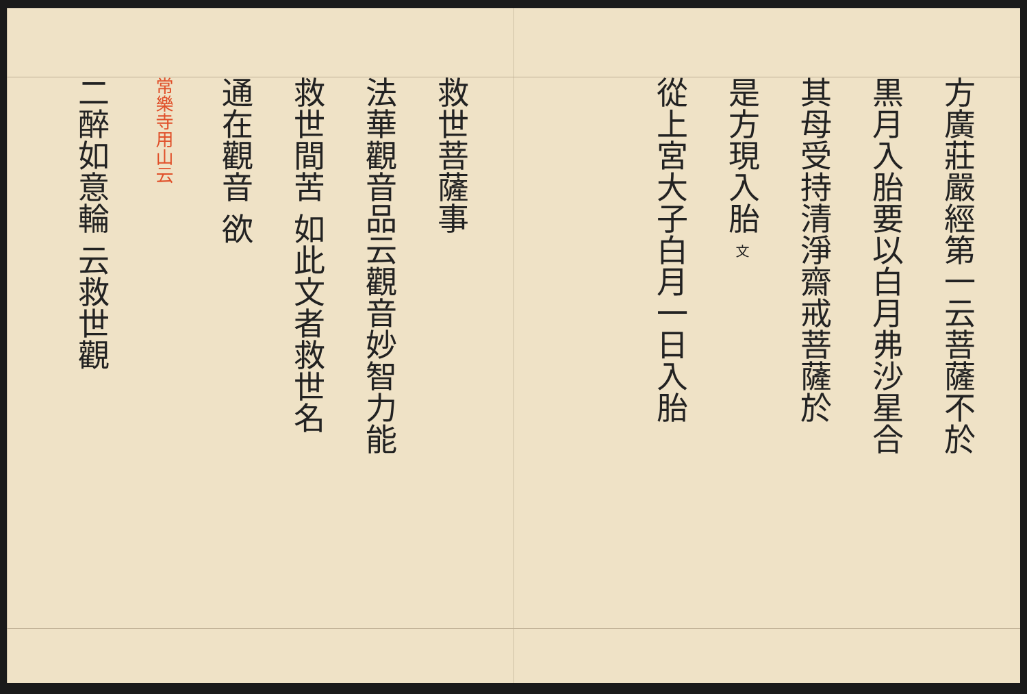方廣莊嚴經第一云菩薩不於
黒月入胎要以白月弗沙星合
其母受持清淨齋戒菩薩於
是方現入胎 文
從上宮大子白月一日入胎
救世菩薩事
法華觀音品云觀音妙智力能
救世間苦 如此文者救世名
通在觀音 欲
常樂寺用山云
二醉如意輪 云救世觀